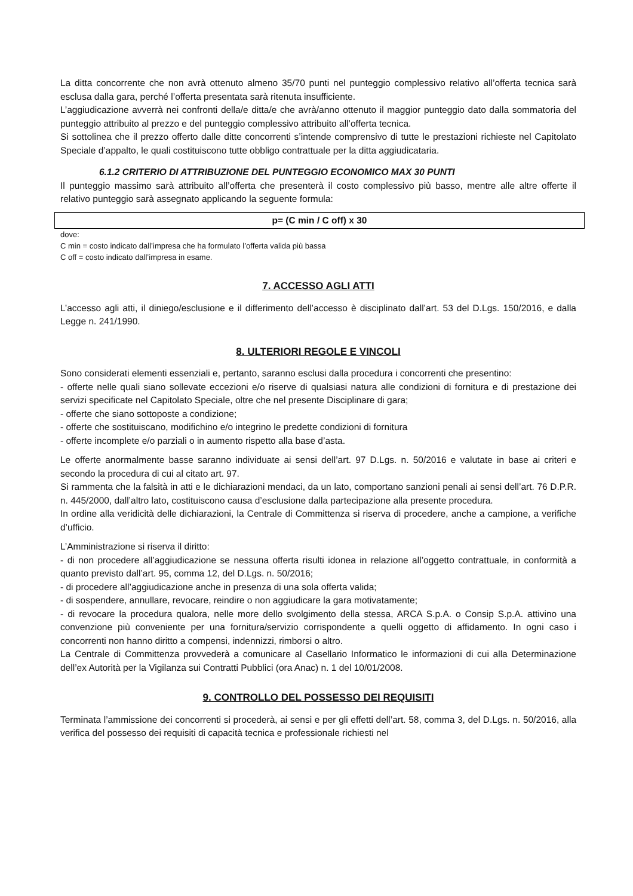La ditta concorrente che non avrà ottenuto almeno 35/70 punti nel punteggio complessivo relativo all’offerta tecnica sarà esclusa dalla gara, perché l’offerta presentata sarà ritenuta insufficiente.
L’aggiudicazione avverrà nei confronti della/e ditta/e che avrà/anno ottenuto il maggior punteggio dato dalla sommatoria del punteggio attribuito al prezzo e del punteggio complessivo attribuito all’offerta tecnica.
Si sottolinea che il prezzo offerto dalle ditte concorrenti s’intende comprensivo di tutte le prestazioni richieste nel Capitolato Speciale d’appalto, le quali costituiscono tutte obbligo contrattuale per la ditta aggiudicataria.
6.1.2 CRITERIO DI ATTRIBUZIONE DEL PUNTEGGIO ECONOMICO MAX 30 PUNTI
Il punteggio massimo sarà attribuito all’offerta che presenterà il costo complessivo più basso, mentre alle altre offerte il relativo punteggio sarà assegnato applicando la seguente formula:
| p= (C min / C off) x 30 |
dove:
C min = costo indicato dall’impresa che ha formulato l’offerta valida più bassa
C off = costo indicato dall’impresa in esame.
7. ACCESSO AGLI ATTI
L’accesso agli atti, il diniego/esclusione e il differimento dell’accesso è disciplinato dall’art. 53 del D.Lgs. 150/2016, e dalla Legge n. 241/1990.
8. ULTERIORI REGOLE E VINCOLI
Sono considerati elementi essenziali e, pertanto, saranno esclusi dalla procedura i concorrenti che presentino:
- offerte nelle quali siano sollevate eccezioni e/o riserve di qualsiasi natura alle condizioni di fornitura e di prestazione dei servizi specificate nel Capitolato Speciale, oltre che nel presente Disciplinare di gara;
- offerte che siano sottoposte a condizione;
- offerte che sostituiscano, modifichino e/o integrino le predette condizioni di fornitura
- offerte incomplete e/o parziali o in aumento rispetto alla base d’asta.
Le offerte anormalmente basse saranno individuate ai sensi dell’art. 97 D.Lgs. n. 50/2016 e valutate in base ai criteri e secondo la procedura di cui al citato art. 97.
Si rammenta che la falsità in atti e le dichiarazioni mendaci, da un lato, comportano sanzioni penali ai sensi dell’art. 76 D.P.R. n. 445/2000, dall’altro lato, costituiscono causa d’esclusione dalla partecipazione alla presente procedura.
In ordine alla veridicità delle dichiarazioni, la Centrale di Committenza si riserva di procedere, anche a campione, a verifiche d’ufficio.
L’Amministrazione si riserva il diritto:
- di non procedere all’aggiudicazione se nessuna offerta risulti idonea in relazione all’oggetto contrattuale, in conformità a quanto previsto dall’art. 95, comma 12, del D.Lgs. n. 50/2016;
- di procedere all’aggiudicazione anche in presenza di una sola offerta valida;
- di sospendere, annullare, revocare, reindire o non aggiudicare la gara motivatamente;
- di revocare la procedura qualora, nelle more dello svolgimento della stessa, ARCA S.p.A. o Consip S.p.A. attivino una convenzione più conveniente per una fornitura/servizio corrispondente a quelli oggetto di affidamento. In ogni caso i concorrenti non hanno diritto a compensi, indennizzi, rimborsi o altro.
La Centrale di Committenza provvederà a comunicare al Casellario Informatico le informazioni di cui alla Determinazione dell’ex Autorità per la Vigilanza sui Contratti Pubblici (ora Anac) n. 1 del 10/01/2008.
9. CONTROLLO DEL POSSESSO DEI REQUISITI
Terminata l’ammissione dei concorrenti si procederà, ai sensi e per gli effetti dell’art. 58, comma 3, del D.Lgs. n. 50/2016, alla verifica del possesso dei requisiti di capacità tecnica e professionale richiesti nel